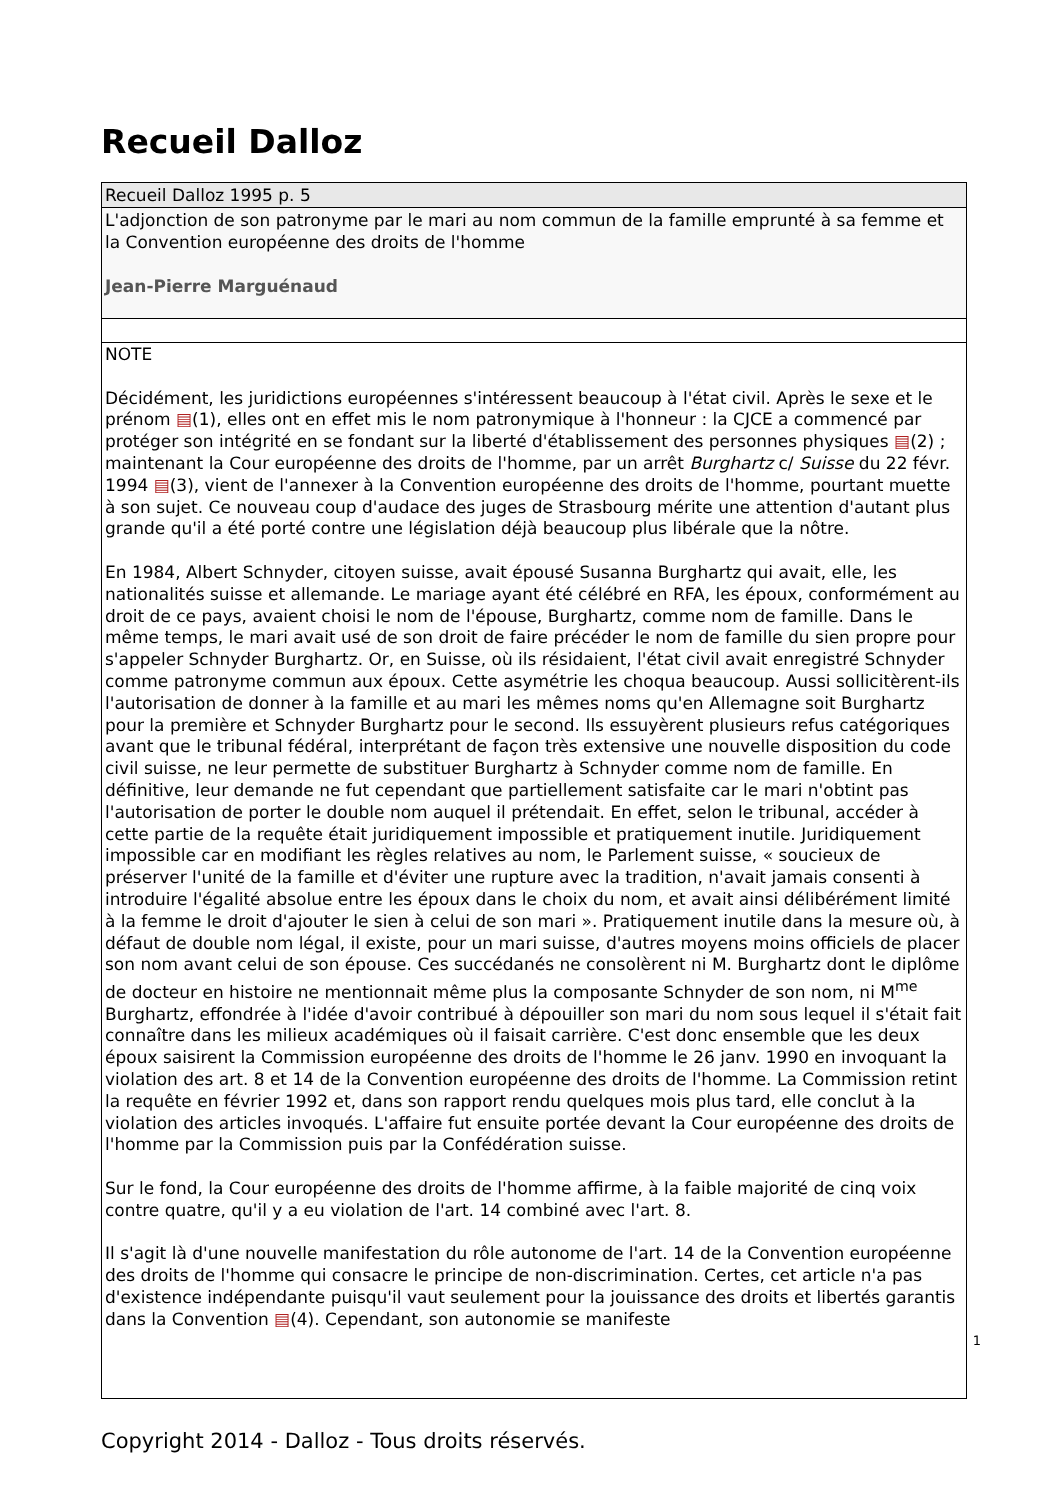Recueil Dalloz
Recueil Dalloz 1995 p. 5
L'adjonction de son patronyme par le mari au nom commun de la famille emprunté à sa femme et la Convention européenne des droits de l'homme
Jean-Pierre Marguénaud
NOTE
Décidément, les juridictions européennes s'intéressent beaucoup à l'état civil. Après le sexe et le prénom ▤(1), elles ont en effet mis le nom patronymique à l'honneur : la CJCE a commencé par protéger son intégrité en se fondant sur la liberté d'établissement des personnes physiques ▤(2) ; maintenant la Cour européenne des droits de l'homme, par un arrêt Burghartz c/ Suisse du 22 févr. 1994 ▤(3), vient de l'annexer à la Convention européenne des droits de l'homme, pourtant muette à son sujet. Ce nouveau coup d'audace des juges de Strasbourg mérite une attention d'autant plus grande qu'il a été porté contre une législation déjà beaucoup plus libérale que la nôtre.
En 1984, Albert Schnyder, citoyen suisse, avait épousé Susanna Burghartz qui avait, elle, les nationalités suisse et allemande. Le mariage ayant été célébré en RFA, les époux, conformément au droit de ce pays, avaient choisi le nom de l'épouse, Burghartz, comme nom de famille. Dans le même temps, le mari avait usé de son droit de faire précéder le nom de famille du sien propre pour s'appeler Schnyder Burghartz. Or, en Suisse, où ils résidaient, l'état civil avait enregistré Schnyder comme patronyme commun aux époux. Cette asymétrie les choqua beaucoup. Aussi sollicitèrent-ils l'autorisation de donner à la famille et au mari les mêmes noms qu'en Allemagne soit Burghartz pour la première et Schnyder Burghartz pour le second. Ils essuyèrent plusieurs refus catégoriques avant que le tribunal fédéral, interprétant de façon très extensive une nouvelle disposition du code civil suisse, ne leur permette de substituer Burghartz à Schnyder comme nom de famille. En définitive, leur demande ne fut cependant que partiellement satisfaite car le mari n'obtint pas l'autorisation de porter le double nom auquel il prétendait. En effet, selon le tribunal, accéder à cette partie de la requête était juridiquement impossible et pratiquement inutile. Juridiquement impossible car en modifiant les règles relatives au nom, le Parlement suisse, « soucieux de préserver l'unité de la famille et d'éviter une rupture avec la tradition, n'avait jamais consenti à introduire l'égalité absolue entre les époux dans le choix du nom, et avait ainsi délibérément limité à la femme le droit d'ajouter le sien à celui de son mari ». Pratiquement inutile dans la mesure où, à défaut de double nom légal, il existe, pour un mari suisse, d'autres moyens moins officiels de placer son nom avant celui de son épouse. Ces succédanés ne consolèrent ni M. Burghartz dont le diplôme de docteur en histoire ne mentionnait même plus la composante Schnyder de son nom, ni M<sup>me</sup> Burghartz, effondrée à l'idée d'avoir contribué à dépouiller son mari du nom sous lequel il s'était fait connaître dans les milieux académiques où il faisait carrière. C'est donc ensemble que les deux époux saisirent la Commission européenne des droits de l'homme le 26 janv. 1990 en invoquant la violation des art. 8 et 14 de la Convention européenne des droits de l'homme. La Commission retint la requête en février 1992 et, dans son rapport rendu quelques mois plus tard, elle conclut à la violation des articles invoqués. L'affaire fut ensuite portée devant la Cour européenne des droits de l'homme par la Commission puis par la Confédération suisse.
Sur le fond, la Cour européenne des droits de l'homme affirme, à la faible majorité de cinq voix contre quatre, qu'il y a eu violation de l'art. 14 combiné avec l'art. 8.
Il s'agit là d'une nouvelle manifestation du rôle autonome de l'art. 14 de la Convention européenne des droits de l'homme qui consacre le principe de non-discrimination. Certes, cet article n'a pas d'existence indépendante puisqu'il vaut seulement pour la jouissance des droits et libertés garantis dans la Convention ▤(4). Cependant, son autonomie se manifeste
1
Copyright 2014 - Dalloz - Tous droits réservés.